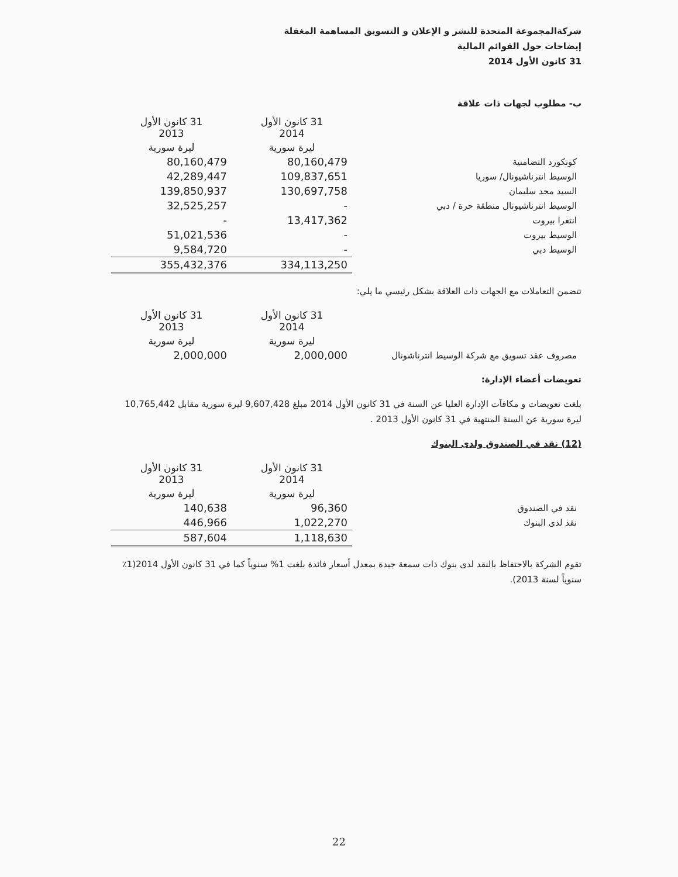شركةالمجموعة المتحدة للنشر و الإعلان و التسويق المساهمة المغفلة
إيضاحات حول القوائم المالية
31 كانون الأول 2014
ب- مطلوب لجهات ذات علاقة
| | 31 كانون الأول 2014 | 31 كانون الأول 2013 |
| --- | --- | --- |
| | ليرة سورية | ليرة سورية |
| كونكورد التضامنية | 80,160,479 | 80,160,479 |
| الوسيط انترناشيونال/ سوريا | 109,837,651 | 42,289,447 |
| السيد مجد سليمان | 130,697,758 | 139,850,937 |
| الوسيط انترناشيونال منطقة حرة / دبي | - | 32,525,257 |
| انتغرا بيروت | 13,417,362 | - |
| الوسيط بيروت | - | 51,021,536 |
| الوسيط دبي | - | 9,584,720 |
| | 334,113,250 | 355,432,376 |
تتضمن التعاملات مع الجهات ذات العلاقة بشكل رئيسي ما يلي:
| | 31 كانون الأول 2014 | 31 كانون الأول 2013 |
| --- | --- | --- |
| | ليرة سورية | ليرة سورية |
| مصروف عقد تسويق مع شركة الوسيط انترناشونال | 2,000,000 | 2,000,000 |
تعويضات أعضاء الإدارة:
بلغت تعويضات و مكافآت الإدارة العليا عن السنة في 31 كانون الأول 2014 مبلغ 9,607,428 ليرة سورية مقابل 10,765,442 ليرة سورية عن السنة المنتهية في 31 كانون الأول 2013 .
(12) نقد في الصندوق ولدى البنوك
| | 31 كانون الأول 2014 | 31 كانون الأول 2013 |
| --- | --- | --- |
| | ليرة سورية | ليرة سورية |
| نقد في الصندوق | 96,360 | 140,638 |
| نقد لدى البنوك | 1,022,270 | 446,966 |
| | 1,118,630 | 587,604 |
تقوم الشركة بالاحتفاظ بالنقد لدى بنوك ذات سمعة جيدة بمعدل أسعار فائدة بلغت 1% سنوياً كما في 31 كانون الأول 2014(1٪ سنوياً لسنة 2013).
22